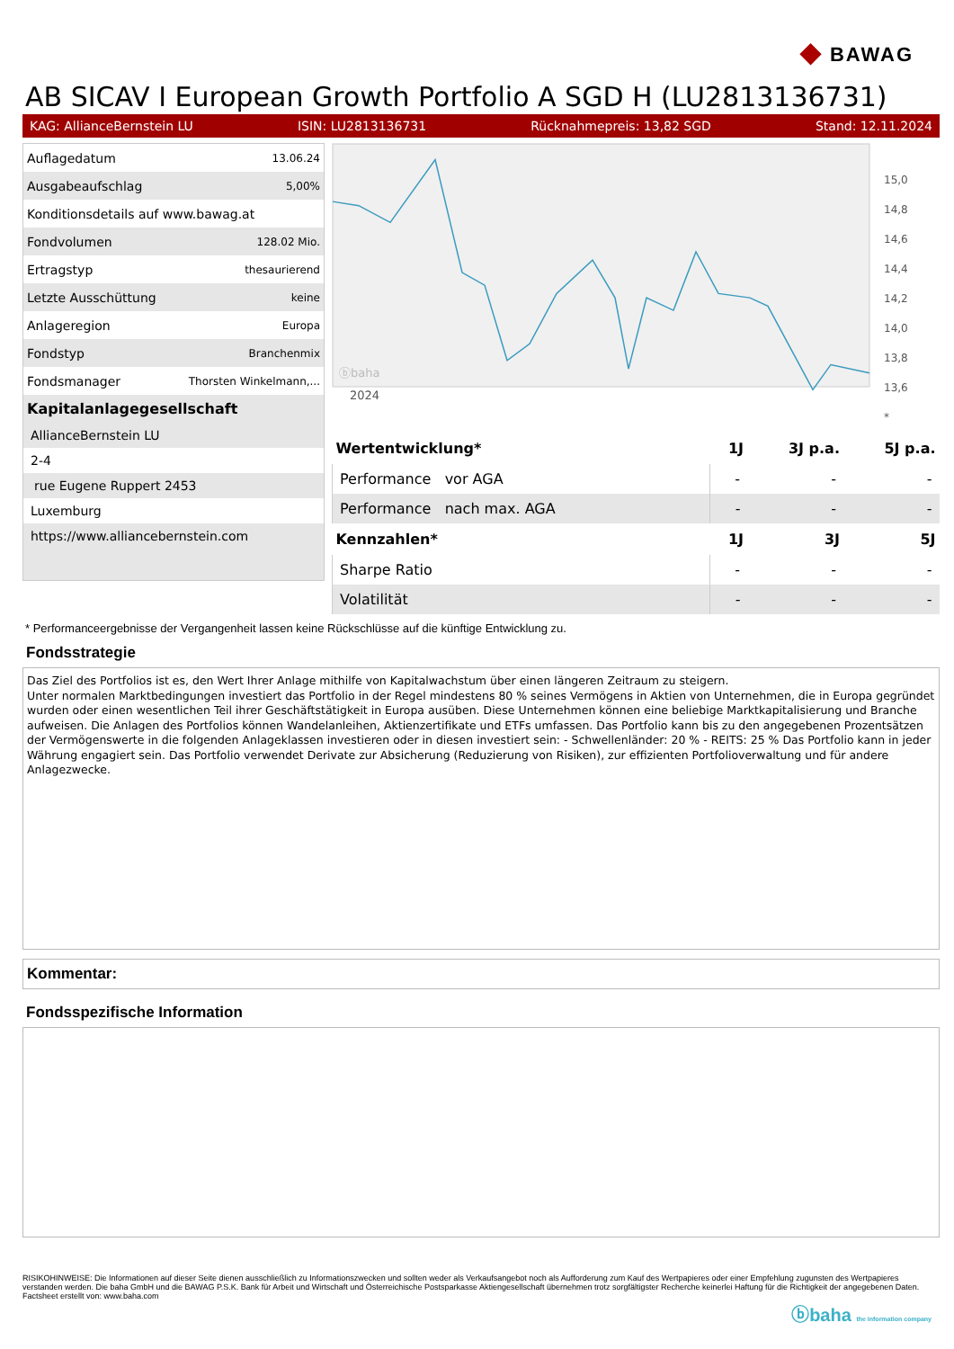◆ BAWAG
AB SICAV I European Growth Portfolio A SGD H (LU2813136731)
KAG: AllianceBernstein LU ISIN: LU2813136731 Rücknahmepreis: 13,82 SGD Stand: 12.11.2024
| Auflagedatum | 13.06.24 |
| Ausgabeaufschlag | 5,00% |
| Konditionsdetails auf www.bawag.at | |
| Fondvolumen | 128.02 Mio. |
| Ertragstyp | thesaurierend |
| Letzte Ausschüttung | keine |
| Anlageregion | Europa |
| Fondstyp | Branchenmix |
| Fondsmanager | Thorsten Winkelmann,... |
Kapitalanlagegesellschaft
AllianceBernstein LU
2-4
rue Eugene Ruppert 2453
Luxemburg
https://www.alliancebernstein.com
2024
ⓑbaha
15,0
14,8
14,6
14,4
14,2
14,0
13,8
13,6
*
| Wertentwicklung* | 1J | 3J p.a. | 5J p.a. |
| --- | --- | --- | --- |
| Performance vor AGA | - | - | - |
| Performance nach max. AGA | - | - | - |
| Kennzahlen* | 1J | 3J | 5J |
| Sharpe Ratio | - | - | - |
| Volatilität | - | - | - |
* Performanceergebnisse der Vergangenheit lassen keine Rückschlüsse auf die künftige Entwicklung zu.
Fondsstrategie
Das Ziel des Portfolios ist es, den Wert Ihrer Anlage mithilfe von Kapitalwachstum über einen längeren Zeitraum zu steigern.
Unter normalen Marktbedingungen investiert das Portfolio in der Regel mindestens 80 % seines Vermögens in Aktien von Unternehmen, die in Europa gegründet wurden oder einen wesentlichen Teil ihrer Geschäftstätigkeit in Europa ausüben. Diese Unternehmen können eine beliebige Marktkapitalisierung und Branche aufweisen. Die Anlagen des Portfolios können Wandelanleihen, Aktienzertifikate und ETFs umfassen. Das Portfolio kann bis zu den angegebenen Prozentsätzen der Vermögenswerte in die folgenden Anlageklassen investieren oder in diesen investiert sein: - Schwellenländer: 20 % - REITS: 25 % Das Portfolio kann in jeder Währung engagiert sein. Das Portfolio verwendet Derivate zur Absicherung (Reduzierung von Risiken), zur effizienten Portfolioverwaltung und für andere Anlagezwecke.
Kommentar:
Fondsspezifische Information
RISIKOHINWEISE: Die Informationen auf dieser Seite dienen ausschließlich zu Informationszwecken und sollten weder als Verkaufsangebot noch als Aufforderung zum Kauf des Wertpapieres oder einer Empfehlung zugunsten des Wertpapieres verstanden werden. Die baha GmbH und die BAWAG P.S.K. Bank für Arbeit und Wirtschaft und Österreichische Postsparkasse Aktiengesellschaft übernehmen trotz sorgfältigster Recherche keinerlei Haftung für die Richtigkeit der angegebenen Daten.
Factsheet erstellt von: www.baha.com
ⓑbaha the information company